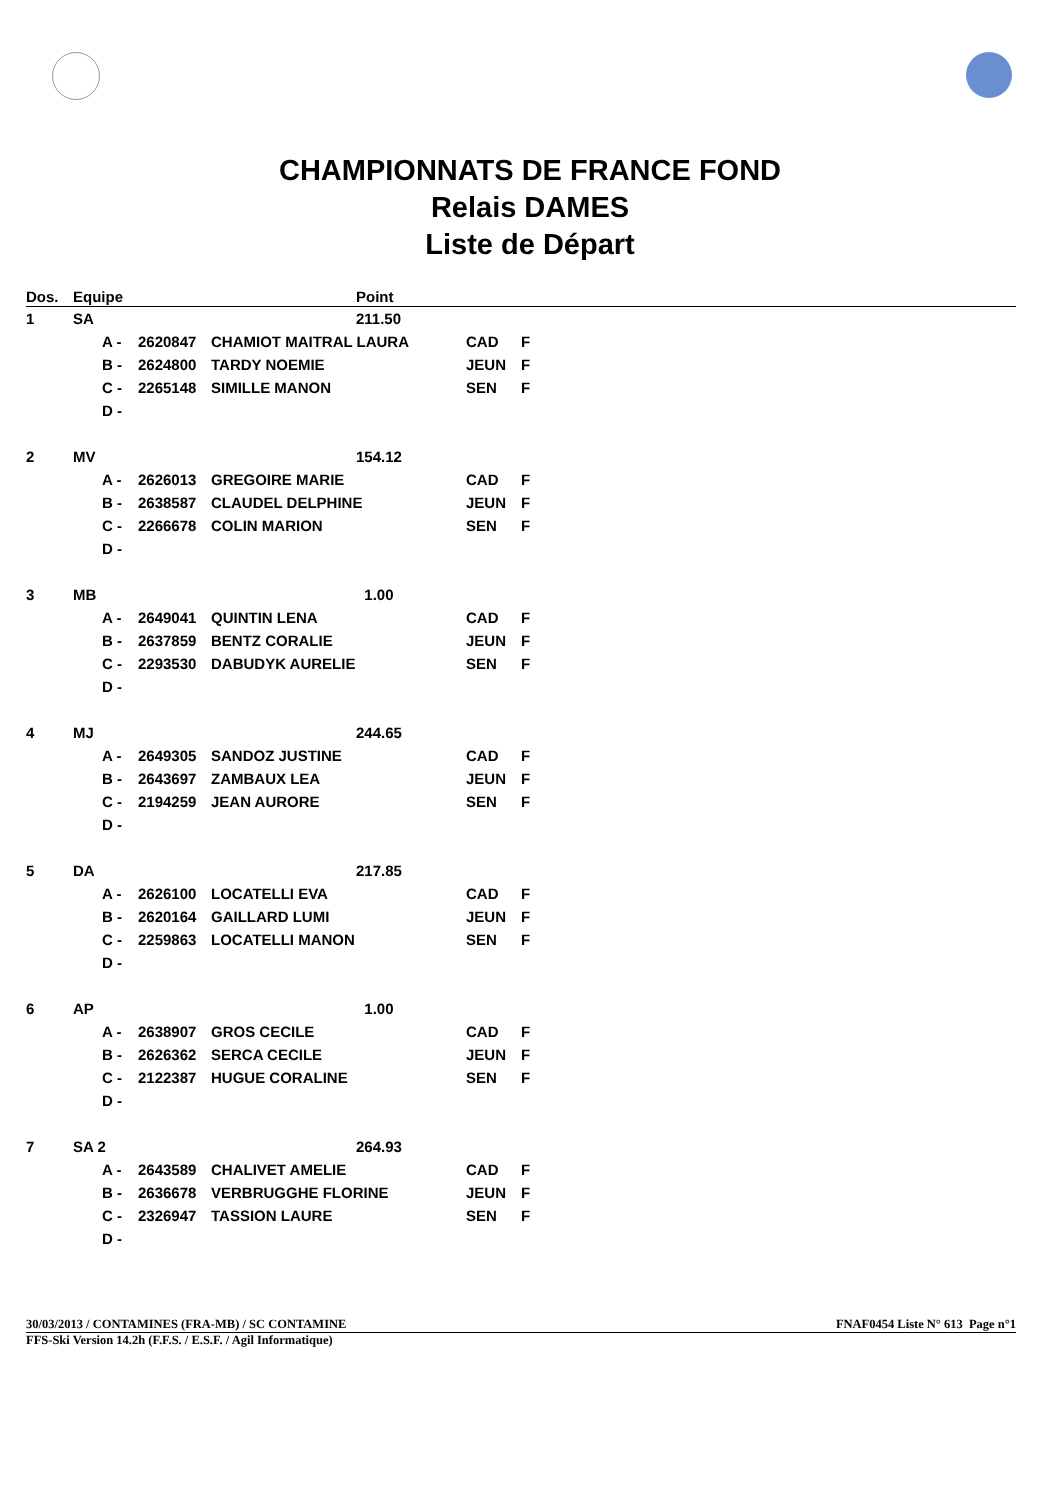CHAMPIONNATS DE FRANCE FOND
Relais DAMES
Liste de Départ
| Dos. | Equipe | | | | Point | | |
| --- | --- | --- | --- | --- | --- | --- | --- |
| 1 | SA | | | | 211.50 | | |
| | | A - | 2620847 | CHAMIOT MAITRAL LAURA | | CAD | F |
| | | B - | 2624800 | TARDY NOEMIE | | JEUN | F |
| | | C - | 2265148 | SIMILLE MANON | | SEN | F |
| | | D - | | | | | |
| 2 | MV | | | | 154.12 | | |
| | | A - | 2626013 | GREGOIRE MARIE | | CAD | F |
| | | B - | 2638587 | CLAUDEL DELPHINE | | JEUN | F |
| | | C - | 2266678 | COLIN MARION | | SEN | F |
| | | D - | | | | | |
| 3 | MB | | | | 1.00 | | |
| | | A - | 2649041 | QUINTIN LENA | | CAD | F |
| | | B - | 2637859 | BENTZ CORALIE | | JEUN | F |
| | | C - | 2293530 | DABUDYK AURELIE | | SEN | F |
| | | D - | | | | | |
| 4 | MJ | | | | 244.65 | | |
| | | A - | 2649305 | SANDOZ JUSTINE | | CAD | F |
| | | B - | 2643697 | ZAMBAUX LEA | | JEUN | F |
| | | C - | 2194259 | JEAN AURORE | | SEN | F |
| | | D - | | | | | |
| 5 | DA | | | | 217.85 | | |
| | | A - | 2626100 | LOCATELLI EVA | | CAD | F |
| | | B - | 2620164 | GAILLARD LUMI | | JEUN | F |
| | | C - | 2259863 | LOCATELLI MANON | | SEN | F |
| | | D - | | | | | |
| 6 | AP | | | | 1.00 | | |
| | | A - | 2638907 | GROS CECILE | | CAD | F |
| | | B - | 2626362 | SERCA CECILE | | JEUN | F |
| | | C - | 2122387 | HUGUE CORALINE | | SEN | F |
| | | D - | | | | | |
| 7 | SA 2 | | | | 264.93 | | |
| | | A - | 2643589 | CHALIVET AMELIE | | CAD | F |
| | | B - | 2636678 | VERBRUGGHE FLORINE | | JEUN | F |
| | | C - | 2326947 | TASSION LAURE | | SEN | F |
| | | D - | | | | | |
30/03/2013 / CONTAMINES (FRA-MB) / SC CONTAMINE FNAF0454 Liste N° 613 Page n°1
FFS-Ski Version 14.2h (F.F.S. / E.S.F. / Agil Informatique)